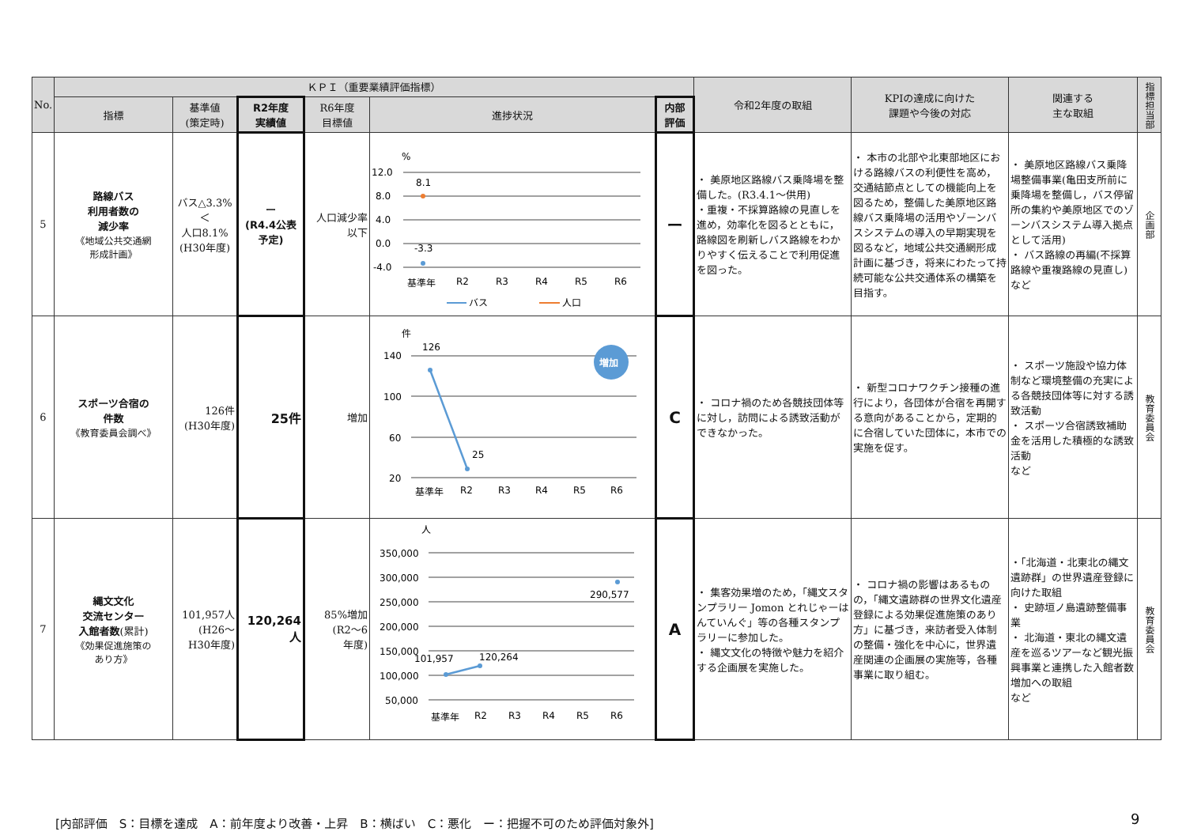| No. | ＫＰＩ（重要業績評価指標） | | | | | | 令和2年度の取組 | KPIの達成に向けた 課題や今後の対応 | 関連する 主な取組 | 指標担当部 |
| --- | --- | --- | --- | --- | --- | --- | --- | --- | --- | --- |
| | 指標 | 基準値 (策定時) | R2年度 実績値 | R6年度 目標値 | 進捗状況 | 内部 評価 | | | | |
| 5 | 路線バス 利用者数の 減少率 《地域公共交通網 形成計画》 | バス△3.3% ＜ 人口8.1% (H30年度) | ー (R4.4公表 予定) | 人口減少率 以下 | % 12.0 8.0 4.0 0.0 -4.0 8.1 -3.3 基準年 R2 R3 R4 R5 R6 バス 人口 | ー | ・ 美原地区路線バス乗降場を整備した。(R3.4.1～供用) ・重複・不採算路線の見直しを進め，効率化を図るとともに，路線図を刷新しバス路線をわかりやすく伝えることで利用促進を図った。 | ・ 本市の北部や北東部地区における路線バスの利便性を高め，交通結節点としての機能向上を図るため，整備した美原地区路線バス乗降場の活用やゾーンバスシステムの導入の早期実現を図るなど，地域公共交通網形成計画に基づき，将来にわたって持続可能な公共交通体系の構築を目指す。 | ・ 美原地区路線バス乗降場整備事業(亀田支所前に乗降場を整備し，バス停留所の集約や美原地区でのゾーンバスシステム導入拠点として活用) ・ バス路線の再編(不採算路線や重複路線の見直し) など | 企画部 |
| 6 | スポーツ合宿の 件数 《教育委員会調べ》 | 126件 (H30年度) | 25件 | 増加 | 件 140 100 60 20 126 25 増加 基準年 R2 R3 R4 R5 R6 | C | ・ コロナ禍のため各競技団体等に対し，訪問による誘致活動ができなかった。 | ・ 新型コロナワクチン接種の進行により，各団体が合宿を再開する意向があることから，定期的に合宿していた団体に，本市での実施を促す。 | ・ スポーツ施設や協力体制など環境整備の充実による各競技団体等に対する誘致活動 ・ スポーツ合宿誘致補助金を活用した積極的な誘致活動 など | 教育委員会 |
| 7 | 縄文文化 交流センター 入館者数 (累計) 《効果促進施策の あり方》 | 101,957人 (H26～ H30年度) | 120,264人 | 85%増加 (R2～6 年度) | 人 350,000 300,000 250,000 200,000 150,000 100,000 50,000 101,957 120,264 290,577 基準年 R2 R3 R4 R5 R6 | A | ・ 集客効果増のため，「縄文スタンプラリー Jomon とれじゃーはんていんぐ」等の各種スタンプラリーに参加した。 ・ 縄文文化の特徴や魅力を紹介する企画展を実施した。 | ・ コロナ禍の影響はあるものの，「縄文遺跡群の世界文化遺産登録による効果促進施策のあり方」に基づき，来訪者受入体制の整備・強化を中心に，世界遺産関連の企画展の実施等，各種事業に取り組む。 | ・「北海道・北東北の縄文遺跡群」の世界遺産登録に向けた取組 ・ 史跡垣ノ島遺跡整備事業 ・ 北海道・東北の縄文遺産を巡るツアーなど観光振興事業と連携した入館者数増加への取組 など | 教育委員会 |
[内部評価　S：目標を達成　A：前年度より改善・上昇　B：横ばい　C：悪化　ー：把握不可のため評価対象外]
9